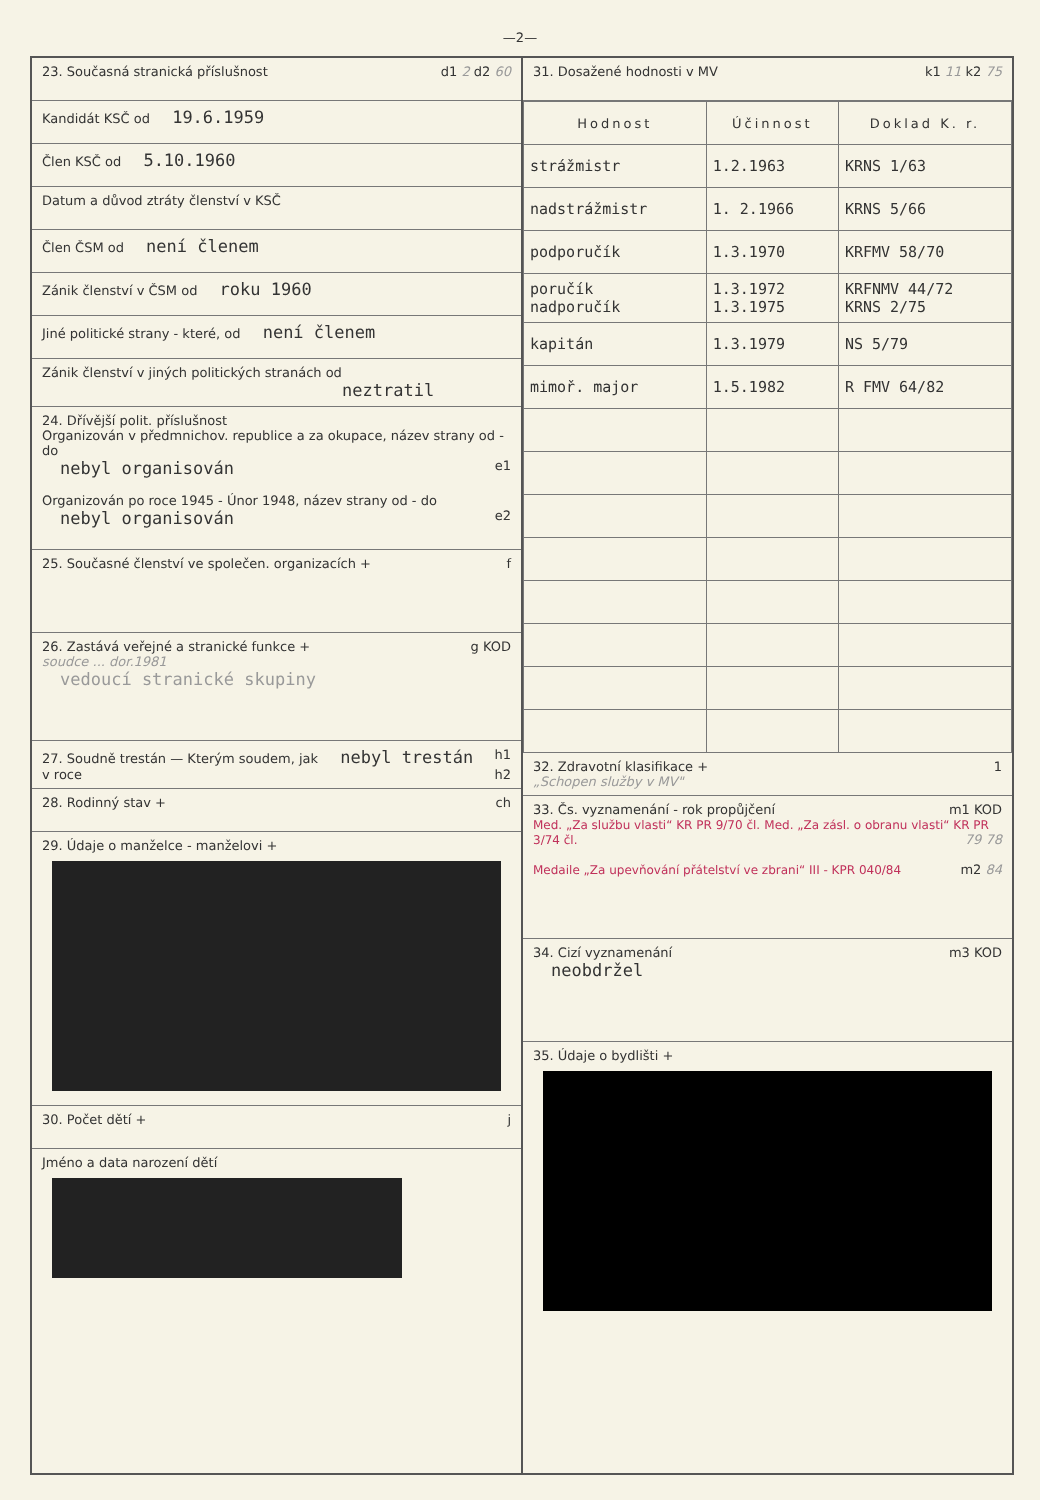—2—
23. Současná stranická příslušnost d1 2 d2 60
Kandidát KSČ od 19.6.1959
Člen KSČ od 5.10.1960
Datum a důvod ztráty členství v KSČ
Člen ČSM od není členem
Zánik členství v ČSM od roku 1960
Jiné politické strany - které, od není členem
Zánik členství v jiných politických stranách od
neztratil
24. Dřívější polit. příslušnost
Organizován v předmnichov. republice a za okupace, název strany od - do
nebyl organisován e1
Organizován po roce 1945 - Únor 1948, název strany od - do
nebyl organisován e2
25. Současné členství ve společen. organizacích + f
26. Zastává veřejné a stranické funkce + g KOD
soudce ... dor.1981
vedoucí stranické skupiny
27. Soudně trestán — Kterým soudem, jak nebyl trestán h1
v roce h2
28. Rodinný stav + ch
29. Údaje o manželce - manželovi +
30. Počet dětí + j
Jméno a data narození dětí
31. Dosažené hodnosti v MV k1 11 k2 75
| Hodnost | Účinnost | Doklad K. r. |
| --- | --- | --- |
| strážmistr | 1.2.1963 | KRNS 1/63 |
| nadstrážmistr | 1. 2.1966 | KRNS 5/66 |
| podporučík | 1.3.1970 | KRFMV 58/70 |
| poručík nadporučík | 1.3.1972 1.3.1975 | KRFNMV 44/72 KRNS 2/75 |
| kapitán | 1.3.1979 | NS 5/79 |
| mimoř. major | 1.5.1982 | R FMV 64/82 |
32. Zdravotní klasifikace + 1
„Schopen služby v MV"
33. Čs. vyznamenání - rok propůjčení m1 KOD
Med. „Za službu vlasti“ KR PR 9/70 čl. Med. „Za zásl. o obranu vlasti“ KR PR 3/74 čl. 79 78
Medaile „Za upevňování přátelství ve zbrani“ III - KPR 040/84 m2 84
34. Cizí vyznamenání m3 KOD
neobdržel
35. Údaje o bydlišti +